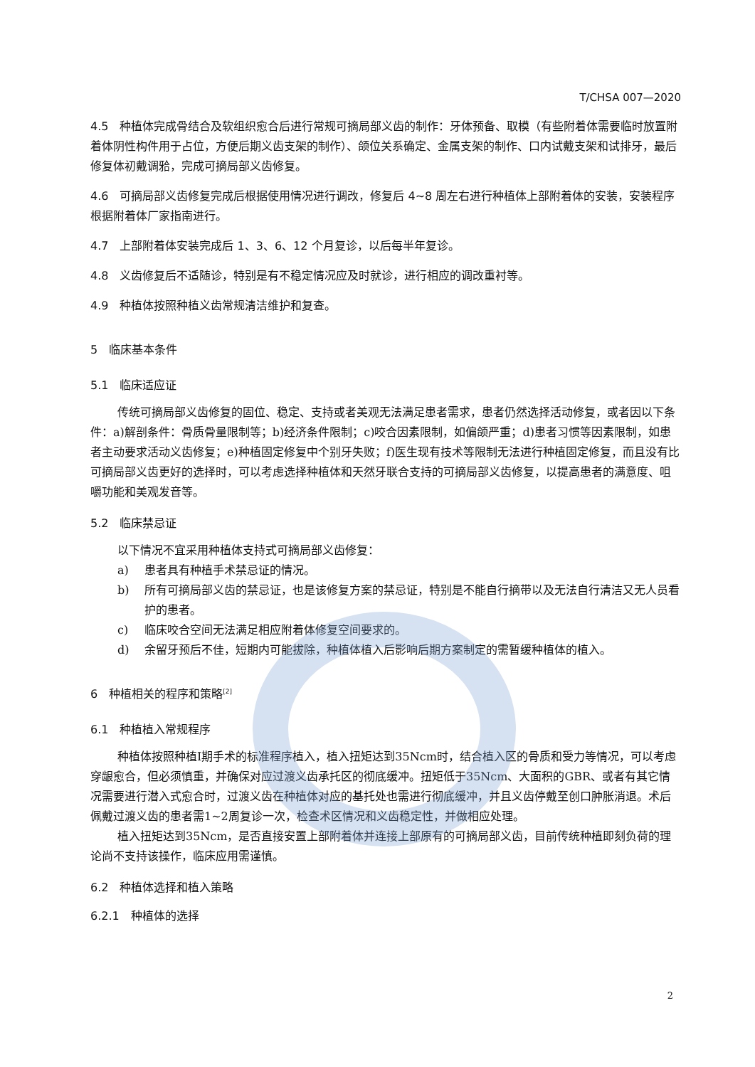T/CHSA 007—2020
4.5　种植体完成骨结合及软组织愈合后进行常规可摘局部义齿的制作：牙体预备、取模（有些附着体需要临时放置附着体阴性构件用于占位，方便后期义齿支架的制作）、颌位关系确定、金属支架的制作、口内试戴支架和试排牙，最后修复体初戴调𬌗，完成可摘局部义齿修复。
4.6　可摘局部义齿修复完成后根据使用情况进行调改，修复后 4~8 周左右进行种植体上部附着体的安装，安装程序根据附着体厂家指南进行。
4.7　上部附着体安装完成后 1、3、6、12 个月复诊，以后每半年复诊。
4.8　义齿修复后不适随诊，特别是有不稳定情况应及时就诊，进行相应的调改重衬等。
4.9　种植体按照种植义齿常规清洁维护和复查。
5　临床基本条件
5.1　临床适应证
传统可摘局部义齿修复的固位、稳定、支持或者美观无法满足患者需求，患者仍然选择活动修复，或者因以下条件：a)解剖条件：骨质骨量限制等；b)经济条件限制；c)咬合因素限制，如偏颌严重；d)患者习惯等因素限制，如患者主动要求活动义齿修复；e)种植固定修复中个别牙失败；f)医生现有技术等限制无法进行种植固定修复，而且没有比可摘局部义齿更好的选择时，可以考虑选择种植体和天然牙联合支持的可摘局部义齿修复，以提高患者的满意度、咀嚼功能和美观发音等。
5.2　临床禁忌证
以下情况不宜采用种植体支持式可摘局部义齿修复：
a) 患者具有种植手术禁忌证的情况。
b) 所有可摘局部义齿的禁忌证，也是该修复方案的禁忌证，特别是不能自行摘带以及无法自行清洁又无人员看护的患者。
c) 临床咬合空间无法满足相应附着体修复空间要求的。
d) 余留牙预后不佳，短期内可能拔除，种植体植入后影响后期方案制定的需暂缓种植体的植入。
6　种植相关的程序和策略<sup>[2]</sup>
6.1　种植植入常规程序
种植体按照种植I期手术的标准程序植入，植入扭矩达到35Ncm时，结合植入区的骨质和受力等情况，可以考虑穿龈愈合，但必须慎重，并确保对应过渡义齿承托区的彻底缓冲。扭矩低于35Ncm、大面积的GBR、或者有其它情况需要进行潜入式愈合时，过渡义齿在种植体对应的基托处也需进行彻底缓冲，并且义齿停戴至创口肿胀消退。术后佩戴过渡义齿的患者需1~2周复诊一次，检查术区情况和义齿稳定性，并做相应处理。
植入扭矩达到35Ncm，是否直接安置上部附着体并连接上部原有的可摘局部义齿，目前传统种植即刻负荷的理论尚不支持该操作，临床应用需谨慎。
6.2　种植体选择和植入策略
6.2.1　种植体的选择
2